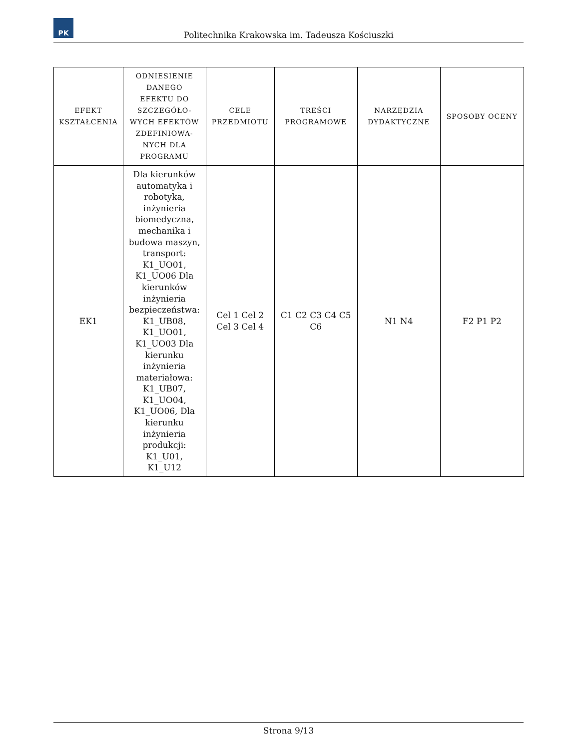PK
Politechnika Krakowska im. Tadeusza Kościuszki
| EFEKT KSZTAŁCENIA | ODNIESIENIE DANEGO EFEKTU DO SZCZEGÓŁO- WYCH EFEKTÓW ZDEFINIOWA- NYCH DLA PROGRAMU | CELE PRZEDMIOTU | TREŚCI PROGRAMOWE | NARZĘDZIA DYDAKTYCZNE | SPOSOBY OCENY |
| --- | --- | --- | --- | --- | --- |
| EK1 | Dla kierunków automatyka i robotyka, inżynieria biomedyczna, mechanika i budowa maszyn, transport: K1_UO01, K1_UO06 Dla kierunków inżynieria bezpieczeństwa: K1_UB08, K1_UO01, K1_UO03 Dla kierunku inżynieria materiałowa: K1_UB07, K1_UO04, K1_UO06, Dla kierunku inżynieria produkcji: K1_U01, K1_U12 | Cel 1 Cel 2 Cel 3 Cel 4 | C1 C2 C3 C4 C5 C6 | N1 N4 | F2 P1 P2 |
Strona 9/13